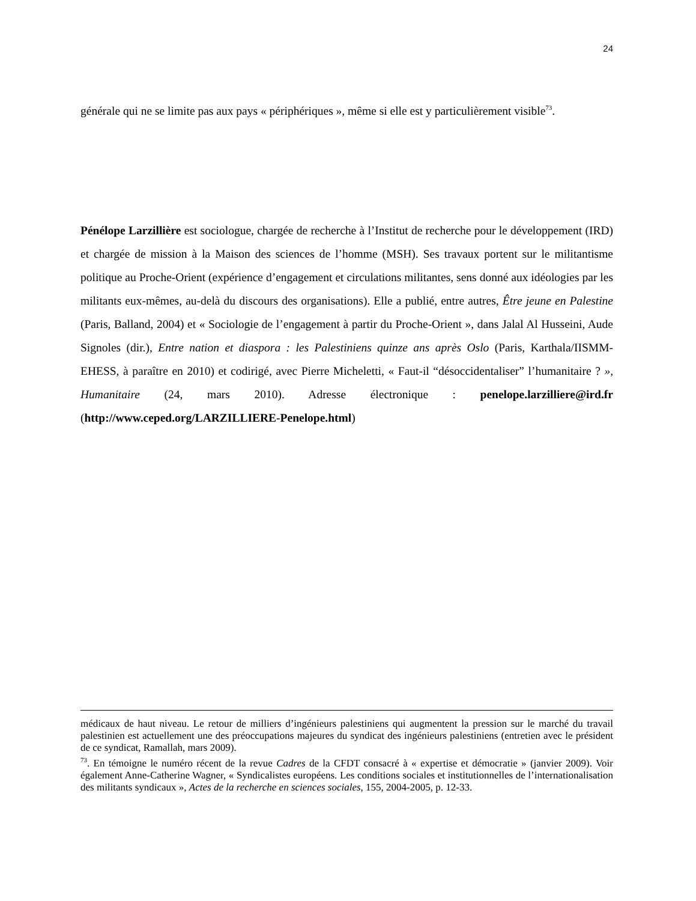24
générale qui ne se limite pas aux pays « périphériques », même si elle est y particulièrement visible<sup>73</sup>.
Pénélope Larzillière est sociologue, chargée de recherche à l’Institut de recherche pour le développement (IRD) et chargée de mission à la Maison des sciences de l’homme (MSH). Ses travaux portent sur le militantisme politique au Proche-Orient (expérience d’engagement et circulations militantes, sens donné aux idéologies par les militants eux-mêmes, au-delà du discours des organisations). Elle a publié, entre autres, Être jeune en Palestine (Paris, Balland, 2004) et « Sociologie de l’engagement à partir du Proche-Orient », dans Jalal Al Husseini, Aude Signoles (dir.), Entre nation et diaspora : les Palestiniens quinze ans après Oslo (Paris, Karthala/IISMM-EHESS, à paraître en 2010) et codirigé, avec Pierre Micheletti, « Faut-il “désoccidentaliser” l’humanitaire ? », Humanitaire (24, mars 2010). Adresse électronique : penelope.larzilliere@ird.fr (http://www.ceped.org/LARZILLIERE-Penelope.html)
médicaux de haut niveau. Le retour de milliers d’ingénieurs palestiniens qui augmentent la pression sur le marché du travail palestinien est actuellement une des préoccupations majeures du syndicat des ingénieurs palestiniens (entretien avec le président de ce syndicat, Ramallah, mars 2009).
<sup>73</sup>. En témoigne le numéro récent de la revue Cadres de la CFDT consacré à « expertise et démocratie » (janvier 2009). Voir également Anne-Catherine Wagner, « Syndicalistes européens. Les conditions sociales et institutionnelles de l’internationalisation des militants syndicaux », Actes de la recherche en sciences sociales, 155, 2004-2005, p. 12-33.